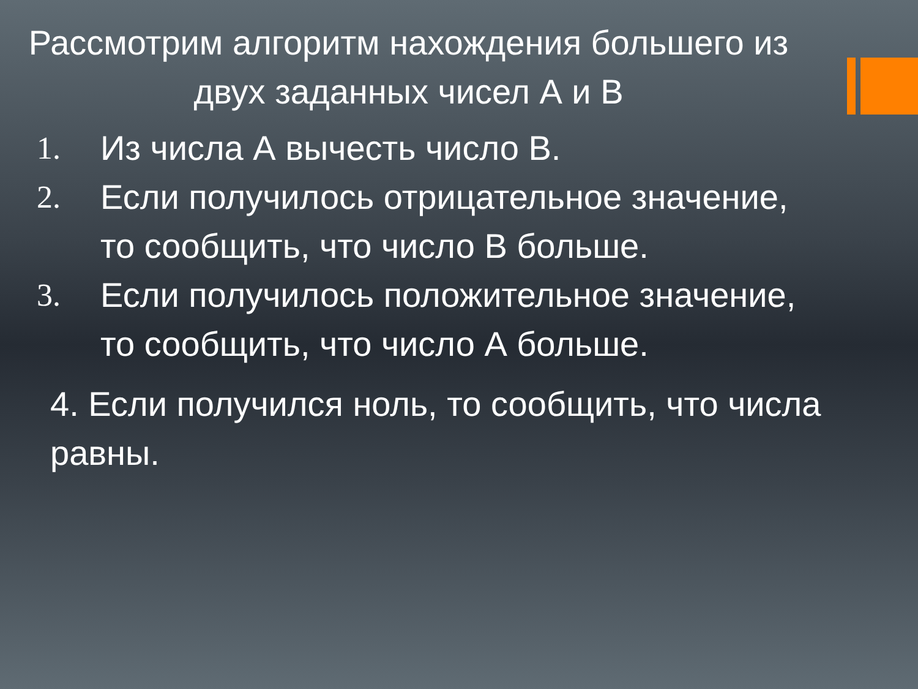Рассмотрим алгоритм нахождения большего из двух заданных чисел А и В
1. Из числа А вычесть число В.
2. Если получилось отрицательное значение, то сообщить, что число В больше.
3. Если получилось положительное значение, то сообщить, что число А больше.
4. Если получился ноль, то сообщить, что числа равны.